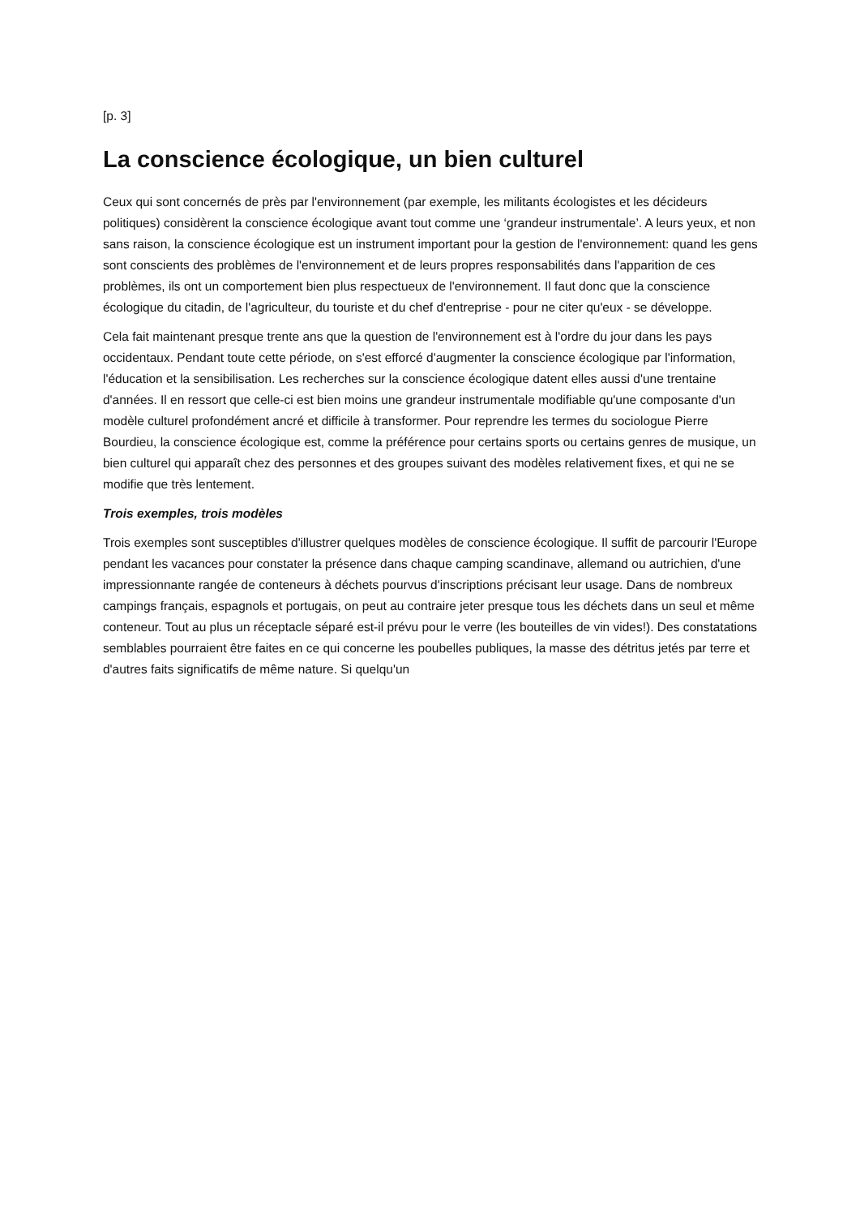[p. 3]
La conscience écologique, un bien culturel
Ceux qui sont concernés de près par l'environnement (par exemple, les militants écologistes et les décideurs politiques) considèrent la conscience écologique avant tout comme une ‘grandeur instrumentale’. A leurs yeux, et non sans raison, la conscience écologique est un instrument important pour la gestion de l'environnement: quand les gens sont conscients des problèmes de l'environnement et de leurs propres responsabilités dans l'apparition de ces problèmes, ils ont un comportement bien plus respectueux de l'environnement. Il faut donc que la conscience écologique du citadin, de l'agriculteur, du touriste et du chef d'entreprise - pour ne citer qu'eux - se développe.
Cela fait maintenant presque trente ans que la question de l'environnement est à l'ordre du jour dans les pays occidentaux. Pendant toute cette période, on s'est efforcé d'augmenter la conscience écologique par l'information, l'éducation et la sensibilisation. Les recherches sur la conscience écologique datent elles aussi d'une trentaine d'années. Il en ressort que celle-ci est bien moins une grandeur instrumentale modifiable qu'une composante d'un modèle culturel profondément ancré et difficile à transformer. Pour reprendre les termes du sociologue Pierre Bourdieu, la conscience écologique est, comme la préférence pour certains sports ou certains genres de musique, un bien culturel qui apparaît chez des personnes et des groupes suivant des modèles relativement fixes, et qui ne se modifie que très lentement.
Trois exemples, trois modèles
Trois exemples sont susceptibles d'illustrer quelques modèles de conscience écologique. Il suffit de parcourir l'Europe pendant les vacances pour constater la présence dans chaque camping scandinave, allemand ou autrichien, d'une impressionnante rangée de conteneurs à déchets pourvus d'inscriptions précisant leur usage. Dans de nombreux campings français, espagnols et portugais, on peut au contraire jeter presque tous les déchets dans un seul et même conteneur. Tout au plus un réceptacle séparé est-il prévu pour le verre (les bouteilles de vin vides!). Des constatations semblables pourraient être faites en ce qui concerne les poubelles publiques, la masse des détritus jetés par terre et d'autres faits significatifs de même nature. Si quelqu'un